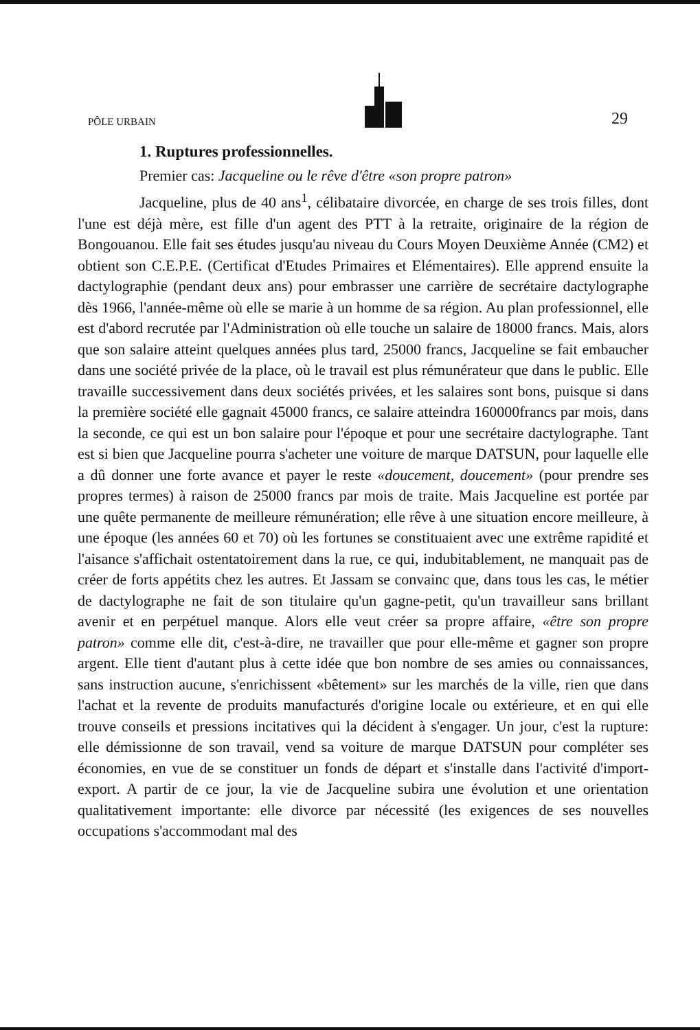PÔLE URBAIN
29
1. Ruptures professionnelles.
Premier cas: Jacqueline ou le rêve d'être «son propre patron»
Jacqueline, plus de 40 ans<sup>1</sup>, célibataire divorcée, en charge de ses trois filles, dont l'une est déjà mère, est fille d'un agent des PTT à la retraite, originaire de la région de Bongouanou. Elle fait ses études jusqu'au niveau du Cours Moyen Deuxième Année (CM2) et obtient son C.E.P.E. (Certificat d'Etudes Primaires et Elémentaires). Elle apprend ensuite la dactylographie (pendant deux ans) pour embrasser une carrière de secrétaire dactylographe dès 1966, l'année-même où elle se marie à un homme de sa région. Au plan professionnel, elle est d'abord recrutée par l'Administration où elle touche un salaire de 18000 francs. Mais, alors que son salaire atteint quelques années plus tard, 25000 francs, Jacqueline se fait embaucher dans une société privée de la place, où le travail est plus rémunérateur que dans le public. Elle travaille successivement dans deux sociétés privées, et les salaires sont bons, puisque si dans la première société elle gagnait 45000 francs, ce salaire atteindra 160000francs par mois, dans la seconde, ce qui est un bon salaire pour l'époque et pour une secrétaire dactylographe. Tant est si bien que Jacqueline pourra s'acheter une voiture de marque DATSUN, pour laquelle elle a dû donner une forte avance et payer le reste «doucement, doucement» (pour prendre ses propres termes) à raison de 25000 francs par mois de traite. Mais Jacqueline est portée par une quête permanente de meilleure rémunération; elle rêve à une situation encore meilleure, à une époque (les années 60 et 70) où les fortunes se constituaient avec une extrême rapidité et l'aisance s'affichait ostentatoirement dans la rue, ce qui, indubitablement, ne manquait pas de créer de forts appétits chez les autres. Et Jassam se convainc que, dans tous les cas, le métier de dactylographe ne fait de son titulaire qu'un gagne-petit, qu'un travailleur sans brillant avenir et en perpétuel manque. Alors elle veut créer sa propre affaire, «être son propre patron» comme elle dit, c'est-à-dire, ne travailler que pour elle-même et gagner son propre argent. Elle tient d'autant plus à cette idée que bon nombre de ses amies ou connaissances, sans instruction aucune, s'enrichissent «bêtement» sur les marchés de la ville, rien que dans l'achat et la revente de produits manufacturés d'origine locale ou extérieure, et en qui elle trouve conseils et pressions incitatives qui la décident à s'engager. Un jour, c'est la rupture: elle démissionne de son travail, vend sa voiture de marque DATSUN pour compléter ses économies, en vue de se constituer un fonds de départ et s'installe dans l'activité d'import-export. A partir de ce jour, la vie de Jacqueline subira une évolution et une orientation qualitativement importante: elle divorce par nécessité (les exigences de ses nouvelles occupations s'accommodant mal des